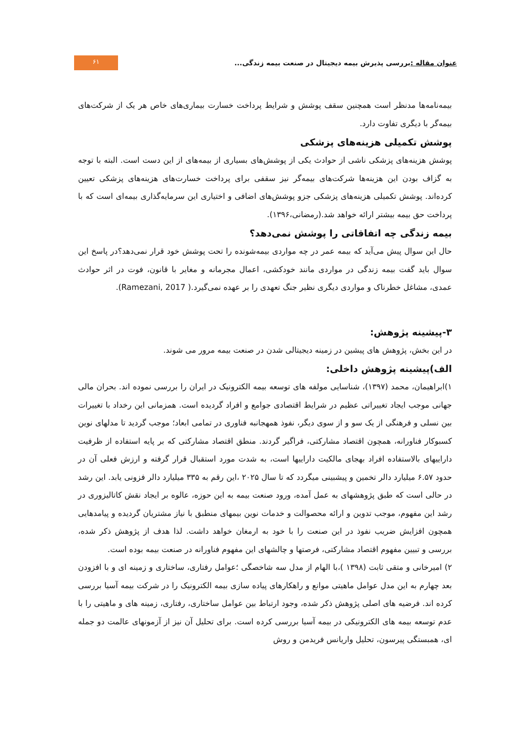عنوان مقاله : بررسی پذیرش بیمه دیجیتال در صنعت بیمه زندگی...
۶۱
بیمه‌نامه‌ها مدنظر است همچنین سقف پوشش و شرایط پرداخت خسارت بیماری‌های خاص هر یک از شرکت‌های بیمه‌گر با دیگری تفاوت دارد.
پوشش تکمیلی هزینه‌های پزشکی
پوشش هزینه‌های پزشکی ناشی از حوادث یکی از پوشش‌های بسیاری از بیمه‌های از این دست است. البته با توجه به گزاف بودن این هزینه‌ها شرکت‌های بیمه‌گر نیز سقفی برای پرداخت خسارت‌های هزینه‌های پزشکی تعیین کرده‌اند. پوشش تکمیلی هزینه‌های پزشکی جزو پوشش‌های اضافی و اختیاری این سرمایه‌گذاری بیمه‌ای است که با پرداخت حق بیمه بیشتر ارائه خواهد شد.(رمضانی،۱۳۹۶).
بیمه زندگی چه اتفاقاتی را پوشش نمی‌دهد؟
حال این سوال پیش می‌آید که بیمه عمر در چه مواردی بیمه‌شونده را تحت پوشش خود قرار نمی‌دهد؟در پاسخ این سوال باید گفت بیمه زندگی در مواردی مانند خودکشی، اعمال مجرمانه و مغایر با قانون، فوت در اثر حوادث عمدی، مشاغل خطرناک و مواردی دیگری نظیر جنگ تعهدی را بر عهده نمی‌گیرد.( Ramezani, 2017).
۳-پیشینه پژوهش:
در این بخش، پژوهش های پیشین در زمینه دیجیتالی شدن در صنعت بیمه مرور می شوند.
الف)پیشینه پژوهش داخلی:
۱)ابراهیمان، محمد (۱۳۹۷)، شناسایی مولفه های توسعه بیمه الکترونیک در ایران را بررسی نموده اند. بحران مالی جهانی موجب ایجاد تغییراتی عظیم در شرایط اقتصادی جوامع و افراد گردیده است. همزمانی این رخداد با تغییرات بین نسلی و فرهنگی از یک سو و از سوی دیگر، نفوذ همهجانبه فناوری در تمامی ابعاد؛ موجب گردید تا مدلهای نوین کسبوکار فناورانه، همچون اقتصاد مشارکتی، فراگیر گردند. منطق اقتصاد مشارکتی که بر پایه استفاده از ظرفیت داراییهای بالاستفاده افراد بهجای مالکیت داراییها است، به شدت مورد استقبال قرار گرفته و ارزش فعلی آن در حدود ۶.۵۷ میلیارد دالر تخمین و پیشبینی میگردد که تا سال ۲۰۲۵ ،این رقم به ۳۳۵ میلیارد دالر فزونی یابد. این رشد در حالی است که طبق پژوهشهای به عمل آمده، ورود صنعت بیمه به این حوزه، عالوه بر ایجاد نقش کاتالیزوری در رشد این مفهوم، موجب تدوین و ارائه محصوالت و خدمات نوین بیمهای منطبق با نیاز مشتریان گردیده و پیامدهایی همچون افزایش ضریب نفوذ در این صنعت را با خود به ارمغان خواهد داشت. لذا هدف از پژوهش ذکر شده، بررسی و تبیین مفهوم اقتصاد مشارکتی، فرصتها و چالشهای این مفهوم فناورانه در صنعت بیمه بوده است.
۲) امیرخانی و متقی ثابت (۱۳۹۸ )،با الهام از مدل سه شاخصگی ؛عوامل رفتاری، ساختاری و زمینه ای و با افزودن بعد چهارم به این مدل عوامل ماهیتی موانع و راهکارهای پیاده سازی بیمه الکترونیک را در شرکت بیمه آسیا بررسی کرده اند. فرضیه های اصلی پژوهش ذکر شده، وجود ارتباط بین عوامل ساختاری، رفتاری، زمینه های و ماهیتی را با عدم توسعه بیمه های الکترونیکی در بیمه آسیا بررسی کرده است. برای تحلیل آن نیز از آزمونهای عالمت دو جمله ای، همبستگی پیرسون، تحلیل واریانس فریدمن و روش